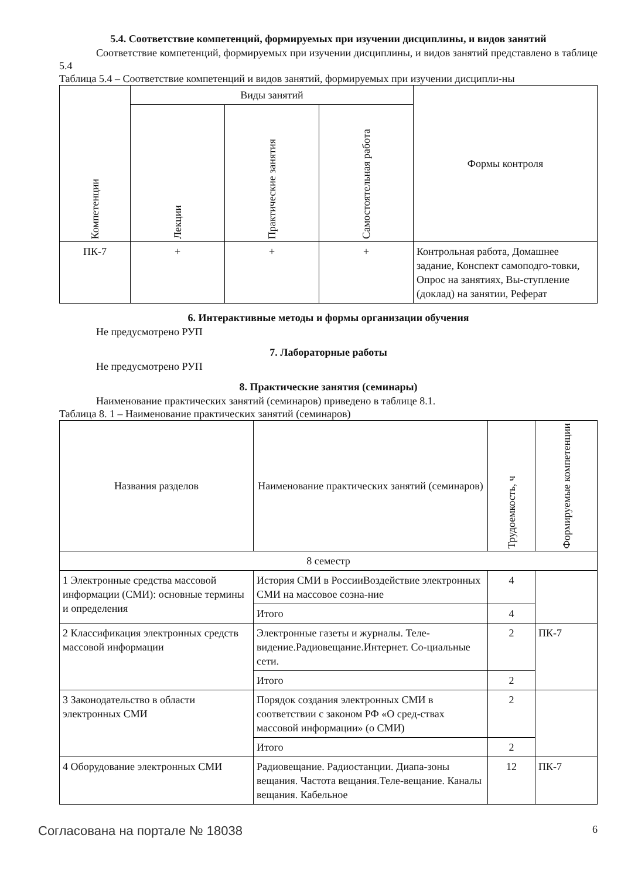5.4. Соответствие компетенций, формируемых при изучении дисциплины, и видов занятий
Соответствие компетенций, формируемых при изучении дисциплины, и видов занятий представлено в таблице 5.4
Таблица 5.4 – Соответствие компетенций и видов занятий, формируемых при изучении дисципли-ны
| Компетенции | Виды занятий | | | Формы контроля |
| --- | --- | --- | --- | --- |
| | Лекции | Практические занятия | Самостоятельная работа | |
| ПК-7 | + | + | + | Контрольная работа, Домашнее задание, Конспект самоподго-товки, Опрос на занятиях, Вы-ступление (доклад) на занятии, Реферат |
6. Интерактивные методы и формы организации обучения
Не предусмотрено РУП
7. Лабораторные работы
Не предусмотрено РУП
8. Практические занятия (семинары)
Наименование практических занятий (семинаров) приведено в таблице 8.1.
Таблица 8. 1 – Наименование практических занятий (семинаров)
| Названия разделов | Наименование практических занятий (семинаров) | Трудоемкость, ч | Формируемые компетенции |
| --- | --- | --- | --- |
| 8 семестр | | | |
| 1 Электронные средства массовой информации (СМИ): основные термины и определения | История СМИ в РоссииВоздействие электронных СМИ на массовое созна-ние | 4 | |
| | Итого | 4 | |
| 2 Классификация электронных средств массовой информации | Электронные газеты и журналы. Теле-видение.Радиовещание.Интернет. Со-циальные сети. | 2 | ПК-7 |
| | Итого | 2 | |
| 3 Законодательство в области электронных СМИ | Порядок создания электронных СМИ в соответствии с законом РФ «О сред-ствах массовой информации» (о СМИ) | 2 | |
| | Итого | 2 | |
| 4 Оборудование электронных СМИ | Радиовещание. Радиостанции. Диапа-зоны вещания. Частота вещания.Теле-вещание. Каналы вещания. Кабельное | 12 | ПК-7 |
Согласована на портале № 18038 6